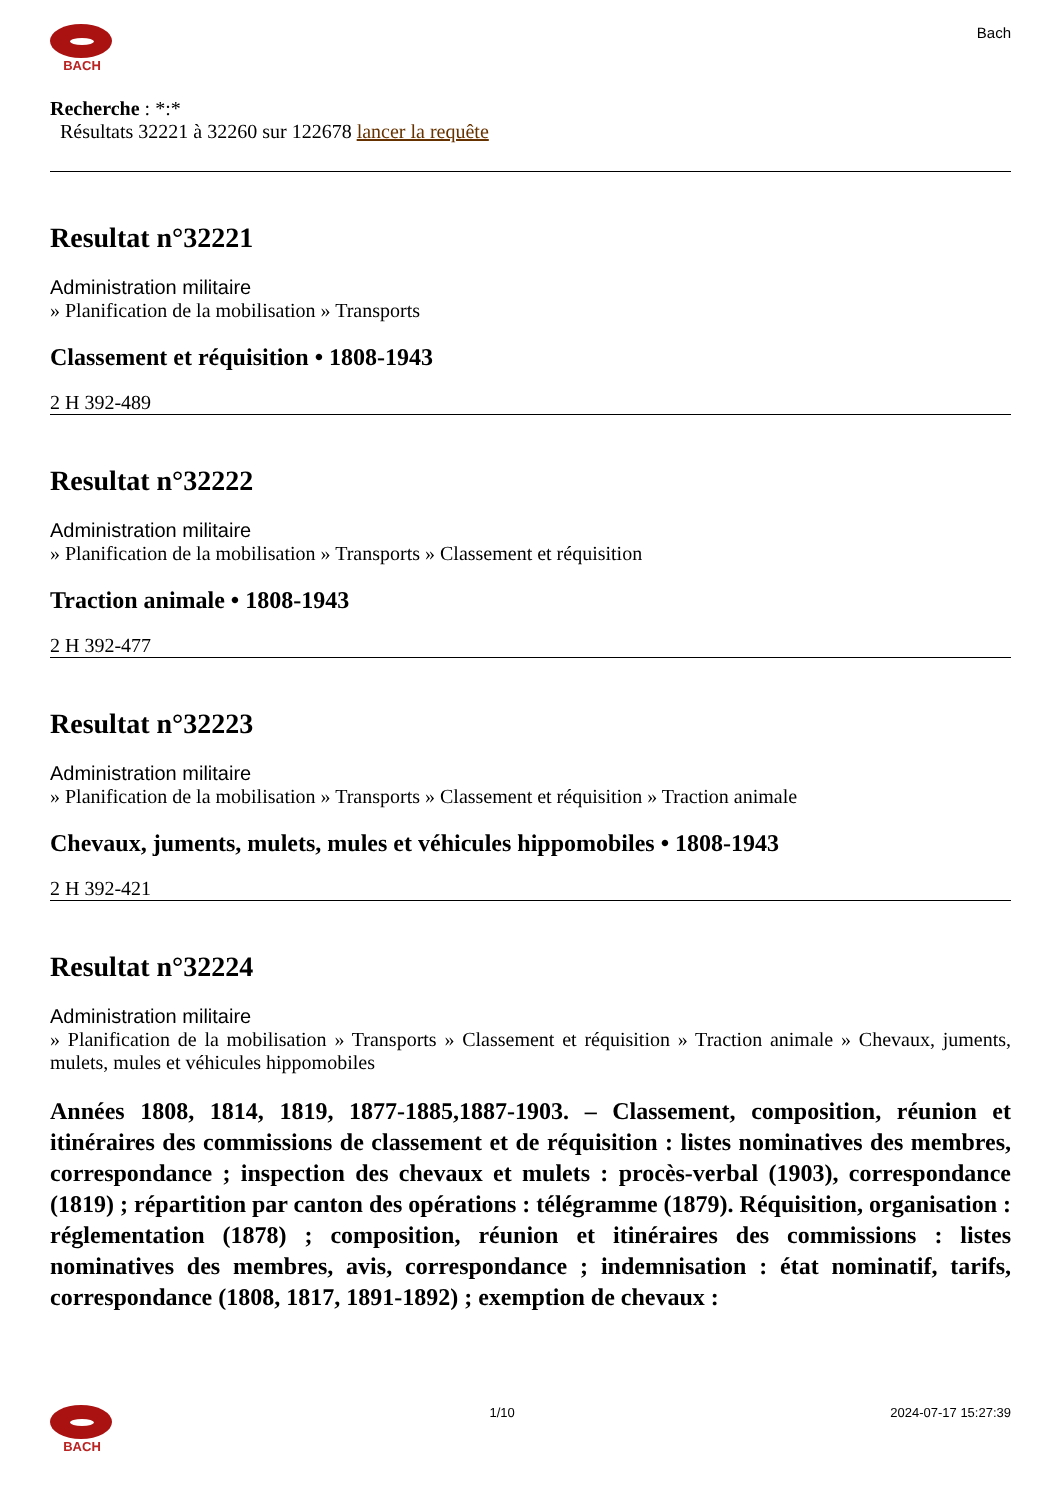BACH
Bach
Recherche : *:*
Résultats 32221 à 32260 sur 122678 lancer la requête
Resultat n°32221
Administration militaire
» Planification de la mobilisation » Transports
Classement et réquisition • 1808-1943
2 H 392-489
Resultat n°32222
Administration militaire
» Planification de la mobilisation » Transports » Classement et réquisition
Traction animale • 1808-1943
2 H 392-477
Resultat n°32223
Administration militaire
» Planification de la mobilisation » Transports » Classement et réquisition » Traction animale
Chevaux, juments, mulets, mules et véhicules hippomobiles • 1808-1943
2 H 392-421
Resultat n°32224
Administration militaire
» Planification de la mobilisation » Transports » Classement et réquisition » Traction animale » Chevaux, juments, mulets, mules et véhicules hippomobiles
Années 1808, 1814, 1819, 1877-1885,1887-1903. – Classement, composition, réunion et itinéraires des commissions de classement et de réquisition : listes nominatives des membres, correspondance ; inspection des chevaux et mulets : procès-verbal (1903), correspondance (1819) ; répartition par canton des opérations : télégramme (1879). Réquisition, organisation : réglementation (1878) ; composition, réunion et itinéraires des commissions : listes nominatives des membres, avis, correspondance ; indemnisation : état nominatif, tarifs, correspondance (1808, 1817, 1891-1892) ; exemption de chevaux :
BACH 1/10 2024-07-17 15:27:39